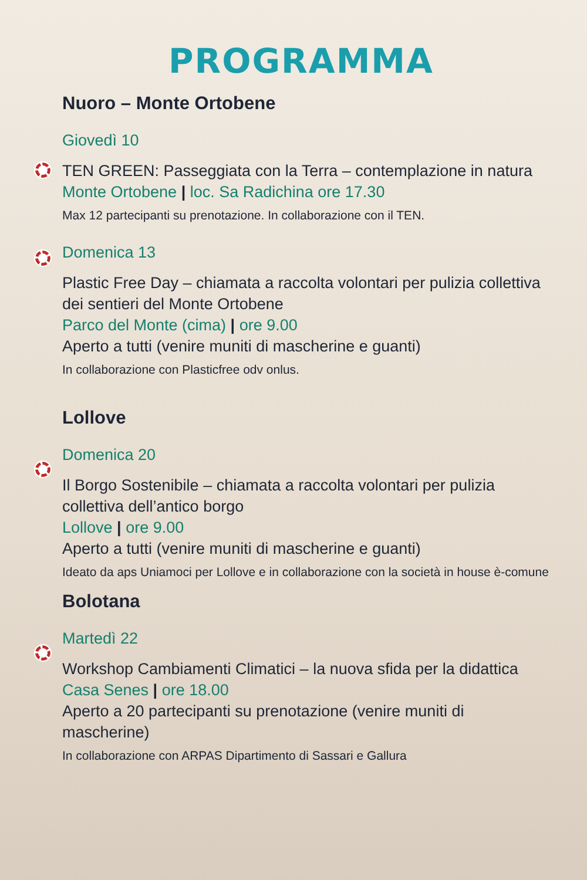PROGRAMMA
Nuoro – Monte Ortobene
Giovedì 10
TEN GREEN: Passeggiata con la Terra – contemplazione in natura
Monte Ortobene | loc. Sa Radichina ore 17.30
Max 12 partecipanti su prenotazione. In collaborazione con il TEN.
Domenica 13
Plastic Free Day – chiamata a raccolta volontari per pulizia collettiva dei sentieri del Monte Ortobene
Parco del Monte (cima) | ore 9.00
Aperto a tutti (venire muniti di mascherine e guanti)
In collaborazione con Plasticfree odv onlus.
Lollove
Domenica 20
Il Borgo Sostenibile – chiamata a raccolta volontari per pulizia collettiva dell’antico borgo
Lollove | ore 9.00
Aperto a tutti (venire muniti di mascherine e guanti)
Ideato da aps Uniamoci per Lollove e in collaborazione con la società in house è-comune
Bolotana
Martedì 22
Workshop Cambiamenti Climatici – la nuova sfida per la didattica
Casa Senes | ore 18.00
Aperto a 20 partecipanti su prenotazione (venire muniti di mascherine)
In collaborazione con ARPAS Dipartimento di Sassari e Gallura